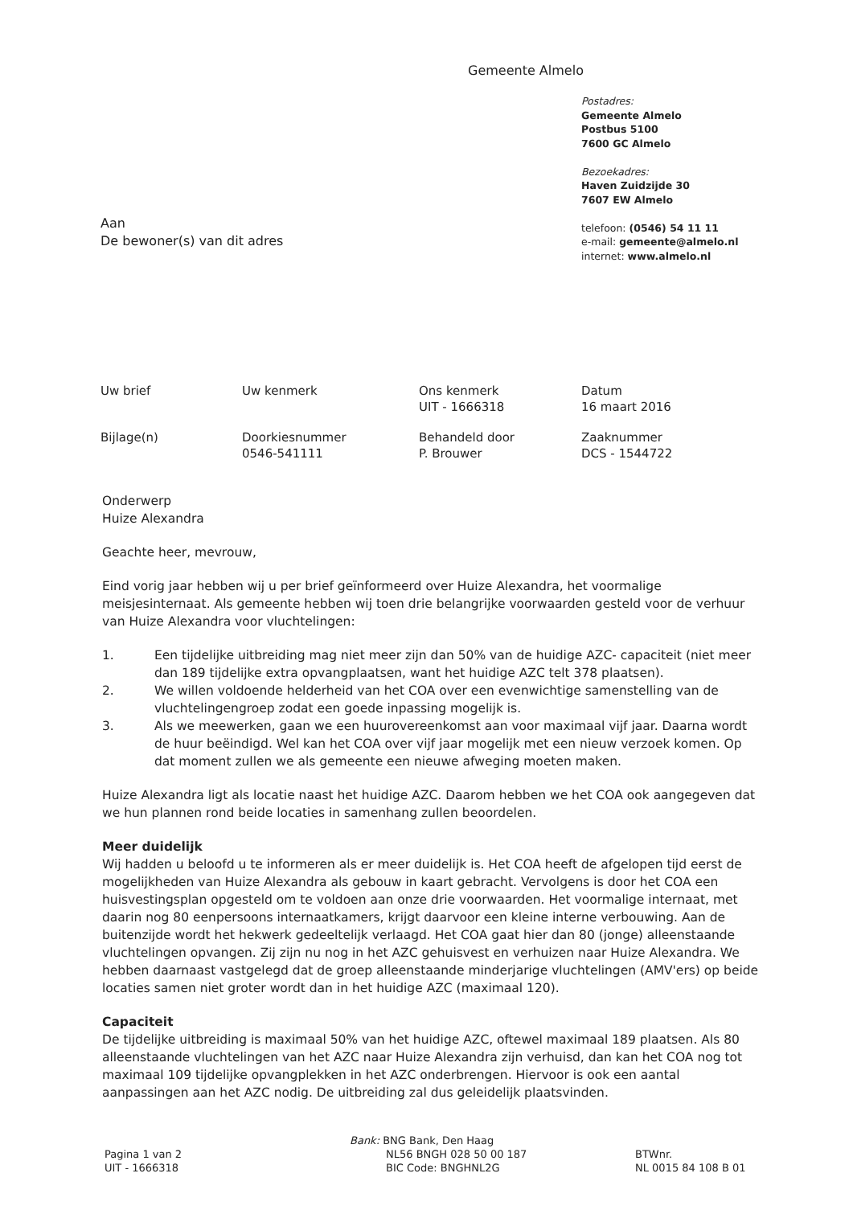Gemeente Almelo
Postadres:
Gemeente Almelo
Postbus 5100
7600 GC Almelo
Bezoekadres:
Haven Zuidzijde 30
7607 EW Almelo
telefoon: (0546) 54 11 11
e-mail: gemeente@almelo.nl
internet: www.almelo.nl
Aan
De bewoner(s) van dit adres
| Uw brief | Uw kenmerk | Ons kenmerk UIT - 1666318 | Datum 16 maart 2016 |
| Bijlage(n) | Doorkiesnummer 0546-541111 | Behandeld door P. Brouwer | Zaaknummer DCS - 1544722 |
Onderwerp
Huize Alexandra
Geachte heer, mevrouw,
Eind vorig jaar hebben wij u per brief geïnformeerd over Huize Alexandra, het voormalige meisjesinternaat. Als gemeente hebben wij toen drie belangrijke voorwaarden gesteld voor de verhuur van Huize Alexandra voor vluchtelingen:
1. Een tijdelijke uitbreiding mag niet meer zijn dan 50% van de huidige AZC- capaciteit (niet meer dan 189 tijdelijke extra opvangplaatsen, want het huidige AZC telt 378 plaatsen).
2. We willen voldoende helderheid van het COA over een evenwichtige samenstelling van de vluchtelingengroep zodat een goede inpassing mogelijk is.
3. Als we meewerken, gaan we een huurovereenkomst aan voor maximaal vijf jaar. Daarna wordt de huur beëindigd. Wel kan het COA over vijf jaar mogelijk met een nieuw verzoek komen. Op dat moment zullen we als gemeente een nieuwe afweging moeten maken.
Huize Alexandra ligt als locatie naast het huidige AZC. Daarom hebben we het COA ook aangegeven dat we hun plannen rond beide locaties in samenhang zullen beoordelen.
Meer duidelijk
Wij hadden u beloofd u te informeren als er meer duidelijk is. Het COA heeft de afgelopen tijd eerst de mogelijkheden van Huize Alexandra als gebouw in kaart gebracht. Vervolgens is door het COA een huisvestingsplan opgesteld om te voldoen aan onze drie voorwaarden. Het voormalige internaat, met daarin nog 80 eenpersoons internaatkamers, krijgt daarvoor een kleine interne verbouwing. Aan de buitenzijde wordt het hekwerk gedeeltelijk verlaagd. Het COA gaat hier dan 80 (jonge) alleenstaande vluchtelingen opvangen. Zij zijn nu nog in het AZC gehuisvest en verhuizen naar Huize Alexandra. We hebben daarnaast vastgelegd dat de groep alleenstaande minderjarige vluchtelingen (AMV'ers) op beide locaties samen niet groter wordt dan in het huidige AZC (maximaal 120).
Capaciteit
De tijdelijke uitbreiding is maximaal 50% van het huidige AZC, oftewel maximaal 189 plaatsen. Als 80 alleenstaande vluchtelingen van het AZC naar Huize Alexandra zijn verhuisd, dan kan het COA nog tot maximaal 109 tijdelijke opvangplekken in het AZC onderbrengen. Hiervoor is ook een aantal aanpassingen aan het AZC nodig. De uitbreiding zal dus geleidelijk plaatsvinden.
Pagina 1 van 2
UIT - 1666318
Bank: BNG Bank, Den Haag
NL56 BNGH 028 50 00 187
BIC Code: BNGHNL2G
BTWnr.
NL 0015 84 108 B 01